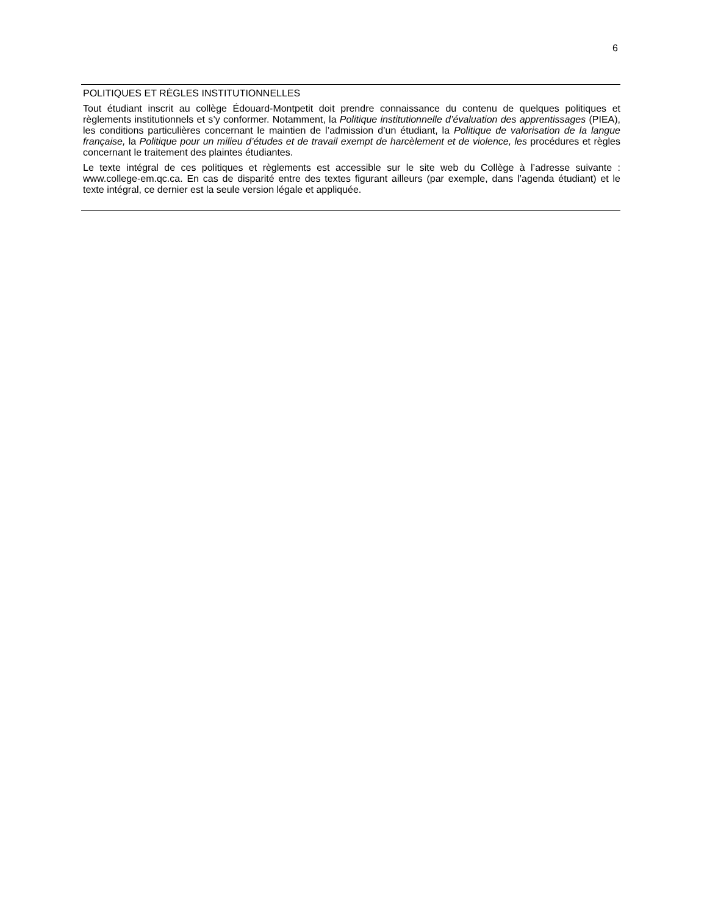6
POLITIQUES ET RÈGLES INSTITUTIONNELLES
Tout étudiant inscrit au collège Édouard-Montpetit doit prendre connaissance du contenu de quelques politiques et règlements institutionnels et s’y conformer. Notamment, la Politique institutionnelle d’évaluation des apprentissages (PIEA), les conditions particulières concernant le maintien de l’admission d’un étudiant, la Politique de valorisation de la langue française, la Politique pour un milieu d’études et de travail exempt de harcèlement et de violence, les procédures et règles concernant le traitement des plaintes étudiantes.
Le texte intégral de ces politiques et règlements est accessible sur le site web du Collège à l’adresse suivante : www.college-em.qc.ca. En cas de disparité entre des textes figurant ailleurs (par exemple, dans l’agenda étudiant) et le texte intégral, ce dernier est la seule version légale et appliquée.